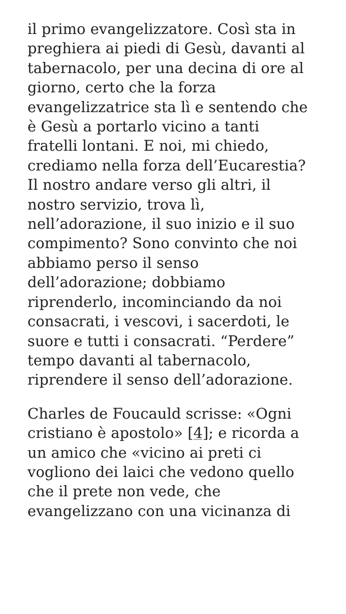il primo evangelizzatore. Così sta in
preghiera ai piedi di Gesù, davanti al
tabernacolo, per una decina di ore al
giorno, certo che la forza
evangelizzatrice sta lì e sentendo che
è Gesù a portarlo vicino a tanti
fratelli lontani. E noi, mi chiedo,
crediamo nella forza dell’Eucarestia?
Il nostro andare verso gli altri, il
nostro servizio, trova lì,
nell’adorazione, il suo inizio e il suo
compimento? Sono convinto che noi
abbiamo perso il senso
dell’adorazione; dobbiamo
riprenderlo, incominciando da noi
consacrati, i vescovi, i sacerdoti, le
suore e tutti i consacrati. “Perdere”
tempo davanti al tabernacolo,
riprendere il senso dell’adorazione.
Charles de Foucauld scrisse: «Ogni
cristiano è apostolo» [4]; e ricorda a
un amico che «vicino ai preti ci
vogliono dei laici che vedono quello
che il prete non vede, che
evangelizzano con una vicinanza di